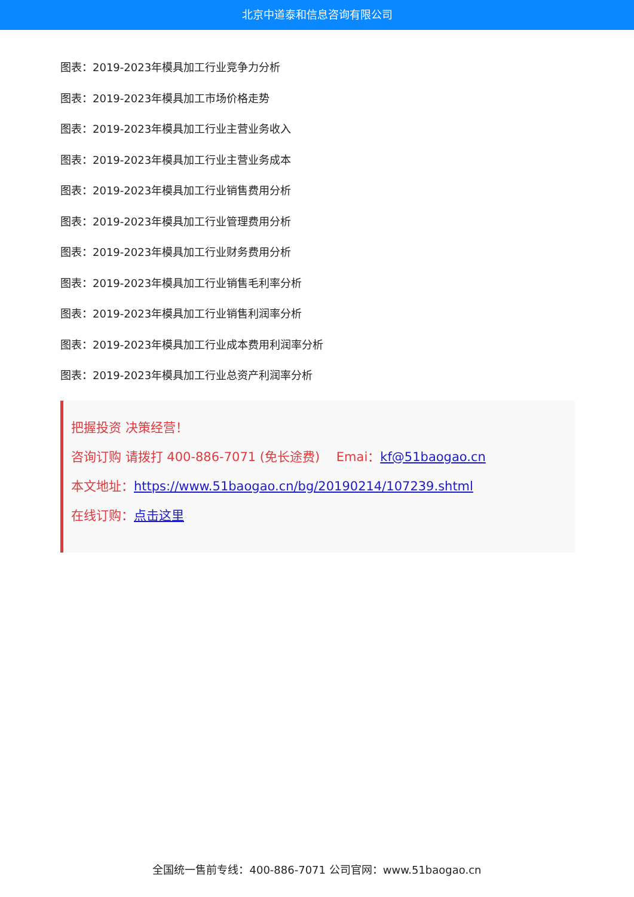北京中道泰和信息咨询有限公司
图表：2019-2023年模具加工行业竞争力分析
图表：2019-2023年模具加工市场价格走势
图表：2019-2023年模具加工行业主营业务收入
图表：2019-2023年模具加工行业主营业务成本
图表：2019-2023年模具加工行业销售费用分析
图表：2019-2023年模具加工行业管理费用分析
图表：2019-2023年模具加工行业财务费用分析
图表：2019-2023年模具加工行业销售毛利率分析
图表：2019-2023年模具加工行业销售利润率分析
图表：2019-2023年模具加工行业成本费用利润率分析
图表：2019-2023年模具加工行业总资产利润率分析
把握投资 决策经营！
咨询订购 请拨打 400-886-7071 (免长途费)　 Emai：kf@51baogao.cn
本文地址：https://www.51baogao.cn/bg/20190214/107239.shtml
在线订购：点击这里
全国统一售前专线：400-886-7071 公司官网：www.51baogao.cn